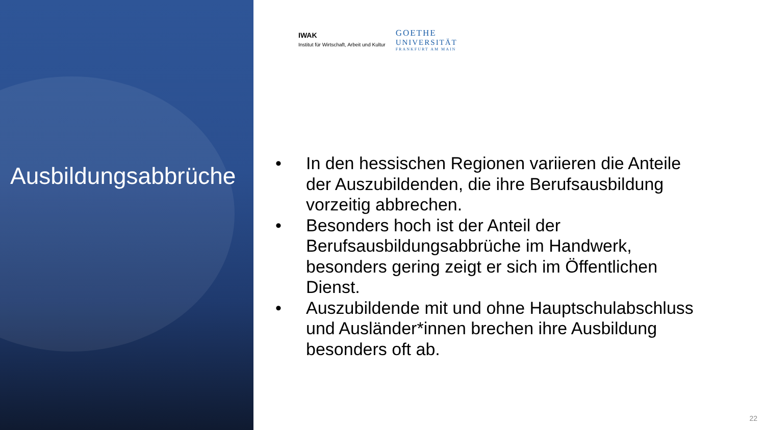Ausbildungsabbrüche
IWAK
Institut für Wirtschaft, Arbeit und Kultur
GOETHE
UNIVERSITÄT
FRANKFURT AM MAIN
• In den hessischen Regionen variieren die Anteile der Auszubildenden, die ihre Berufsausbildung vorzeitig abbrechen.
• Besonders hoch ist der Anteil der Berufsausbildungsabbrüche im Handwerk, besonders gering zeigt er sich im Öffentlichen Dienst.
• Auszubildende mit und ohne Hauptschulabschluss und Ausländer*innen brechen ihre Ausbildung besonders oft ab.
22